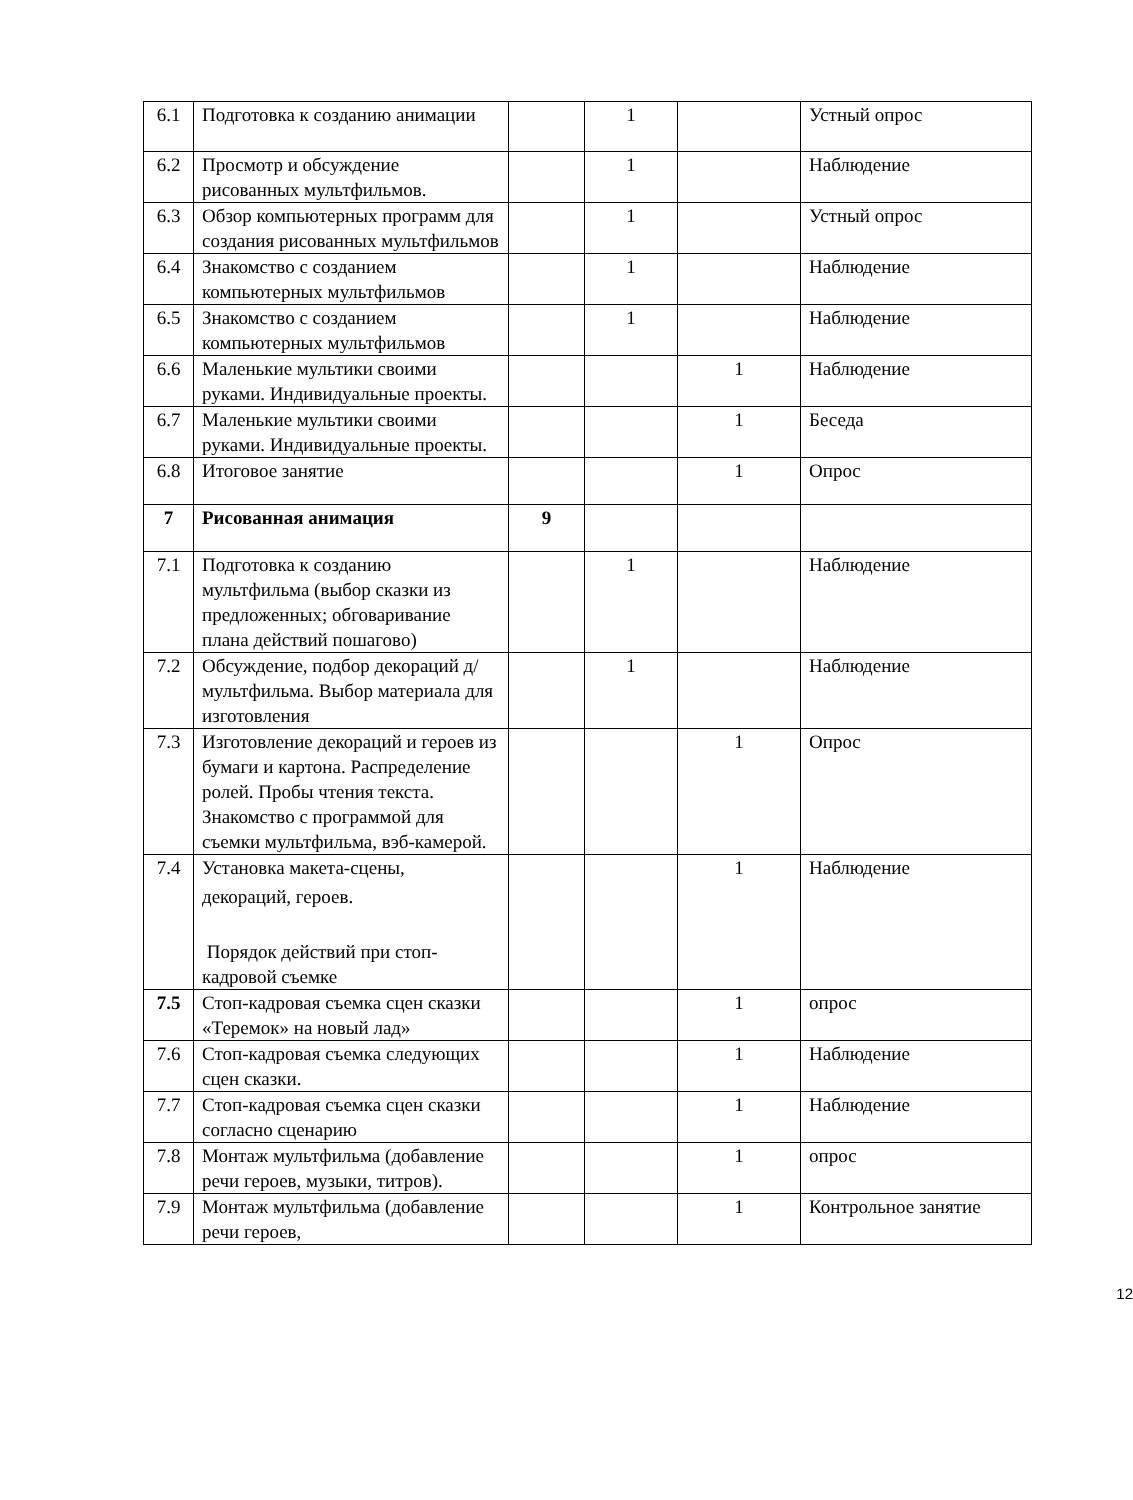| 6.1 | Подготовка к созданию анимации | | 1 | | Устный опрос |
| 6.2 | Просмотр и обсуждение рисованных мультфильмов. | | 1 | | Наблюдение |
| 6.3 | Обзор компьютерных программ для создания рисованных мультфильмов | | 1 | | Устный опрос |
| 6.4 | Знакомство с созданием компьютерных мультфильмов | | 1 | | Наблюдение |
| 6.5 | Знакомство с созданием компьютерных мультфильмов | | 1 | | Наблюдение |
| 6.6 | Маленькие мультики своими руками. Индивидуальные проекты. | | | 1 | Наблюдение |
| 6.7 | Маленькие мультики своими руками. Индивидуальные проекты. | | | 1 | Беседа |
| 6.8 | Итоговое занятие | | | 1 | Опрос |
| 7 | Рисованная анимация | 9 | | | |
| 7.1 | Подготовка к созданию мультфильма (выбор сказки из предложенных; обговаривание плана действий пошагово) | | 1 | | Наблюдение |
| 7.2 | Обсуждение, подбор декораций д/мультфильма. Выбор материала для изготовления | | 1 | | Наблюдение |
| 7.3 | Изготовление декораций и героев из бумаги и картона. Распределение ролей. Пробы чтения текста. Знакомство с программой для съемки мультфильма, вэб-камерой. | | | 1 | Опрос |
| 7.4 | Установка макета-сцены, декораций, героев. Порядок действий при стоп-кадровой съемке | | | 1 | Наблюдение |
| 7.5 | Стоп-кадровая съемка сцен сказки «Теремок» на новый лад» | | | 1 | опрос |
| 7.6 | Стоп-кадровая съемка следующих сцен сказки. | | | 1 | Наблюдение |
| 7.7 | Стоп-кадровая съемка сцен сказки согласно сценарию | | | 1 | Наблюдение |
| 7.8 | Монтаж мультфильма (добавление речи героев, музыки, титров). | | | 1 | опрос |
| 7.9 | Монтаж мультфильма (добавление речи героев, | | | 1 | Контрольное занятие |
12